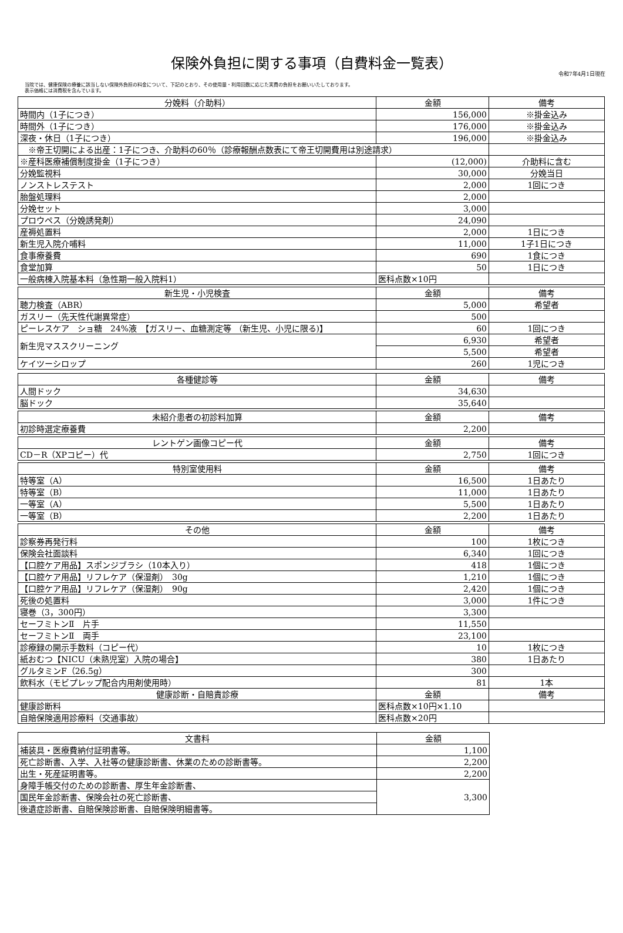保険外負担に関する事項（自費料金一覧表）
令和7年4月1日現在
当院では、健康保険の療養に該当しない保険外負担の料金について、下記のとおり、その使用量・利用回数に応じた実費の負担をお願いいたしております。
表示価格には消費税を含んでいます。
| 分娩料（介助料） | 金額 | 備考 |
| --- | --- | --- |
| 時間内（1子につき） | 156,000 | ※掛金込み |
| 時間外（1子につき） | 176,000 | ※掛金込み |
| 深夜・休日（1子につき） | 196,000 | ※掛金込み |
| ※帝王切開による出産：1子につき、介助料の60％（診療報酬点数表にて帝王切開費用は別途請求） | | |
| ※産科医療補償制度掛金（1子につき） | (12,000) | 介助料に含む |
| 分娩監視料 | 30,000 | 分娩当日 |
| ノンストレステスト | 2,000 | 1回につき |
| 胎盤処理料 | 2,000 | |
| 分娩セット | 3,000 | |
| プロウペス（分娩誘発剤） | 24,090 | |
| 産褥処置料 | 2,000 | 1日につき |
| 新生児入院介哺料 | 11,000 | 1子1日につき |
| 食事療養費 | 690 | 1食につき |
| 食堂加算 | 50 | 1日につき |
| 一般病棟入院基本料（急性期一般入院料1） | 医科点数×10円 | |
| 新生児・小児検査 | 金額 | 備考 |
| --- | --- | --- |
| 聴力検査（ABR） | 5,000 | 希望者 |
| ガスリー（先天性代謝異常症） | 500 | |
| ピーレスケア ショ糖 24%液 【ガスリー、血糖測定等 （新生児、小児に限る)】 | 60 | 1回につき |
| 新生児マススクリーニング | 6,930 | 希望者 |
| | 5,500 | 希望者 |
| ケイツーシロップ | 260 | 1児につき |
| 各種健診等 | 金額 | 備考 |
| --- | --- | --- |
| 人間ドック | 34,630 | |
| 脳ドック | 35,640 | |
| 未紹介患者の初診料加算 | 金額 | 備考 |
| --- | --- | --- |
| 初診時選定療養費 | 2,200 | |
| レントゲン画像コピー代 | 金額 | 備考 |
| --- | --- | --- |
| CD－R（XPコピー）代 | 2,750 | 1回につき |
| 特別室使用料 | 金額 | 備考 |
| --- | --- | --- |
| 特等室（A） | 16,500 | 1日あたり |
| 特等室（B） | 11,000 | 1日あたり |
| 一等室（A） | 5,500 | 1日あたり |
| 一等室（B） | 2,200 | 1日あたり |
| その他 | 金額 | 備考 |
| --- | --- | --- |
| 診察券再発行料 | 100 | 1枚につき |
| 保険会社面談料 | 6,340 | 1回につき |
| 【口腔ケア用品】スポンジブラシ（10本入り） | 418 | 1個につき |
| 【口腔ケア用品】リフレケア（保湿剤） 30g | 1,210 | 1個につき |
| 【口腔ケア用品】リフレケア（保湿剤） 90g | 2,420 | 1個につき |
| 死後の処置料 | 3,000 | 1件につき |
| 寝巻（3，300円） | 3,300 | |
| セーフミトンⅡ 片手 | 11,550 | |
| セーフミトンⅡ 両手 | 23,100 | |
| 診療録の開示手数料（コピー代） | 10 | 1枚につき |
| 紙おむつ【NICU（未熟児室）入院の場合】 | 380 | 1日あたり |
| グルタミンF（26.5g） | 300 | |
| 飲料水（モビプレップ配合内用剤使用時） | 81 | 1本 |
| 健康診断・自賠責診療 | 金額 | 備考 |
| 健康診断料 | 医科点数×10円×1.10 | |
| 自賠保険適用診療料（交通事故） | 医科点数×20円 | |
| 文書料 | 金額 |
| --- | --- |
| 補装具・医療費納付証明書等。 | 1,100 |
| 死亡診断書、入学、入社等の健康診断書、休業のための診断書等。 | 2,200 |
| 出生・死産証明書等。 | 2,200 |
| 身障手帳交付のための診断書、厚生年金診断書、 | 3,300 |
| 国民年金診断書、保険会社の死亡診断書、 | |
| 後遺症診断書、自賠保険診断書、自賠保険明細書等。 | |